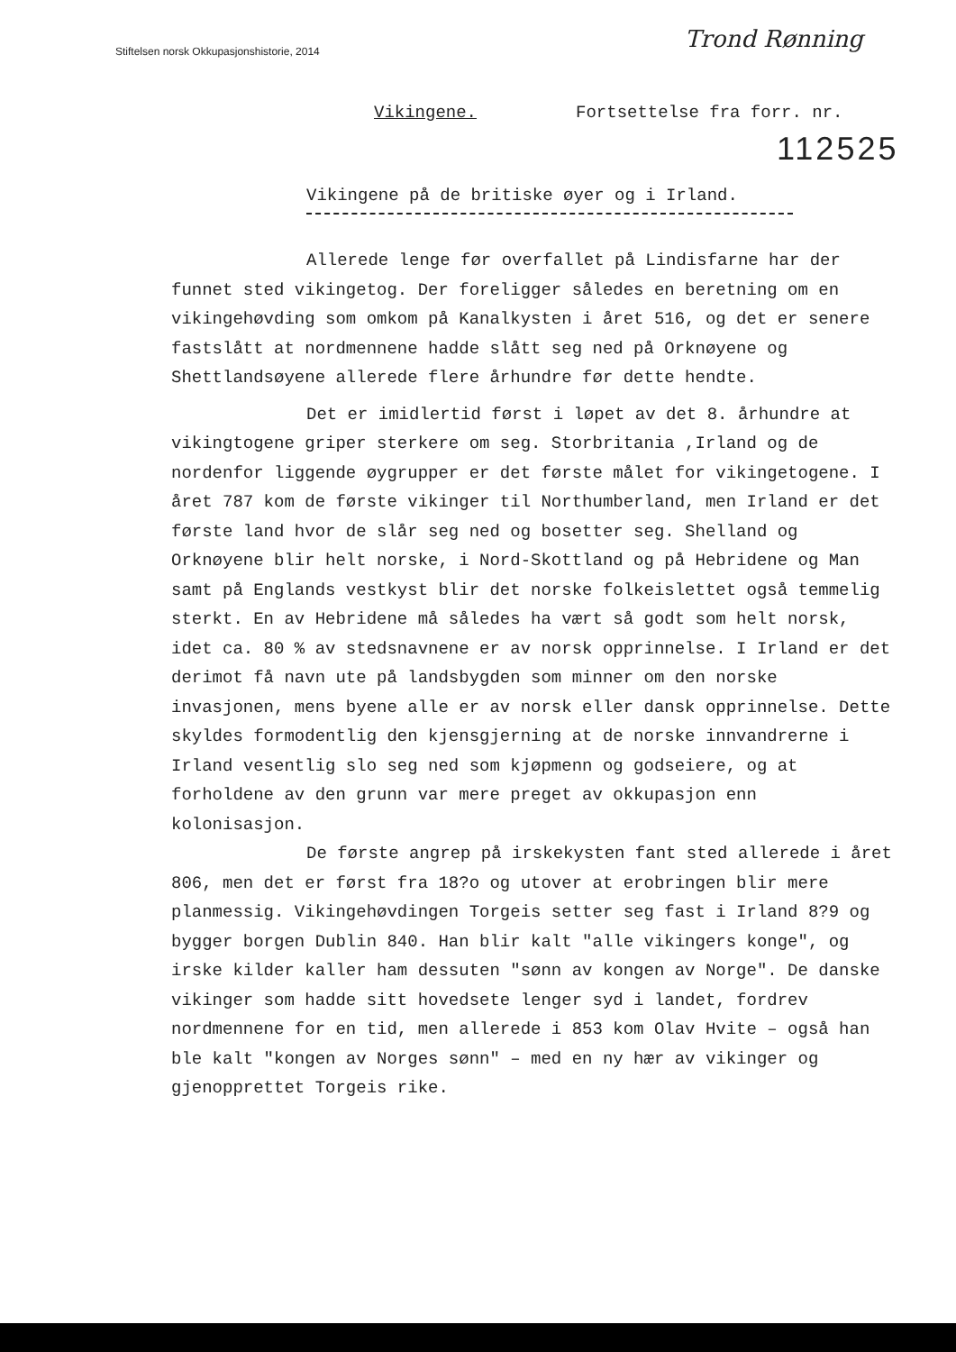Stiftelsen norsk Okkupasjonshistorie, 2014
Trond Rønning
Vikingene. Fortsettelse fra forr. nr.
112525
Vikingene på de britiske øyer og i Irland.
Allerede lenge før overfallet på Lindisfarne har der funnet sted vikingetog. Der foreligger således en beretning om en vikingehøvding som omkom på Kanalkysten i året 516, og det er senere fastslått at nordmennene hadde slått seg ned på Orknøyene og Shettlandsøyene allerede flere århundre før dette hendte.
Det er imidlertid først i løpet av det 8. århundre at vikingtogene griper sterkere om seg. Storbritania ,Irland og de nordenfor liggende øygrupper er det første målet for vikingetogene. I året 787 kom de første vikinger til Northumberland, men Irland er det første land hvor de slår seg ned og bosetter seg. Shelland og Orknøyene blir helt norske, i Nord-Skottland og på Hebridene og Man samt på Englands vestkyst blir det norske folkeislettet også temmelig sterkt. En av Hebridene må således ha vært så godt som helt norsk, idet ca. 80 % av stedsnavnene er av norsk opprinnelse. I Irland er det derimot få navn ute på landsbygden som minner om den norske invasjonen, mens byene alle er av norsk eller dansk opprinnelse. Dette skyldes formodentlig den kjensgjerning at de norske innvandrerne i Irland vesentlig slo seg ned som kjøpmenn og godseiere, og at forholdene av den grunn var mere preget av okkupasjon enn kolonisasjon.
De første angrep på irskekysten fant sted allerede i året 806, men det er først fra 18?o og utover at erobringen blir mere planmessig. Vikingehøvdingen Torgeis setter seg fast i Irland 8?9 og bygger borgen Dublin 840. Han blir kalt "alle vikingers konge", og irske kilder kaller ham dessuten "sønn av kongen av Norge". De danske vikinger som hadde sitt hovedsete lenger syd i landet, fordrev nordmennene for en tid, men allerede i 853 kom Olav Hvite – også han ble kalt "kongen av Norges sønn" – med en ny hær av vikinger og gjenopprettet Torgeis rike.